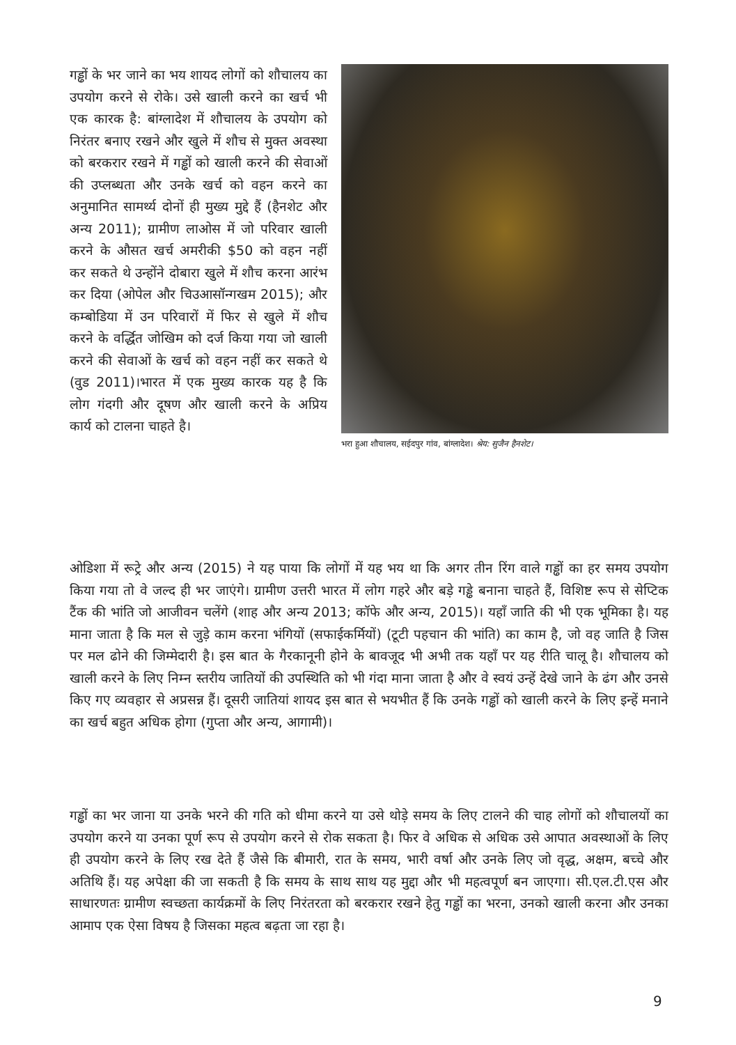गड्ढों के भर जाने का भय शायद लोगों को शौचालय का उपयोग करने से रोके। उसे खाली करने का खर्च भी एक कारक है: बांग्लादेश में शौचालय के उपयोग को निरंतर बनाए रखने और खुले में शौच से मुक्त अवस्था को बरकरार रखने में गड्ढों को खाली करने की सेवाओं की उप्लब्धता और उनके खर्च को वहन करने का अनुमानित सामर्थ्य दोनों ही मुख्य मुद्दे हैं (हैनशेट और अन्य 2011); ग्रामीण लाओस में जो परिवार खाली करने के औसत खर्च अमरीकी $50 को वहन नहीं कर सकते थे उन्होंने दोबारा खुले में शौच करना आरंभ कर दिया (ओपेल और चिउआसॉन्गखम 2015); और कम्बोडिया में उन परिवारों में फिर से खुले में शौच करने के वर्द्धित जोखिम को दर्ज किया गया जो खाली करने की सेवाओं के खर्च को वहन नहीं कर सकते थे (वुड 2011)।भारत में एक मुख्य कारक यह है कि लोग गंदगी और दूषण और खाली करने के अप्रिय कार्य को टालना चाहते है।
भरा हुआ शौचालय, सईदपुर गांव, बांग्लादेश। श्रेय: सुजैन हैनशेट।
ओडिशा में रूट्रे और अन्य (2015) ने यह पाया कि लोगों में यह भय था कि अगर तीन रिंग वाले गड्ढों का हर समय उपयोग किया गया तो वे जल्द ही भर जाएंगे। ग्रामीण उत्तरी भारत में लोग गहरे और बड़े गड्ढे बनाना चाहते हैं, विशिष्ट रूप से सेप्टिक टैंक की भांति जो आजीवन चलेंगे (शाह और अन्य 2013; कॉफे और अन्य, 2015)। यहाँ जाति की भी एक भूमिका है। यह माना जाता है कि मल से जुड़े काम करना भंगियों (सफाईकर्मियों) (टूटी पहचान की भांति) का काम है, जो वह जाति है जिस पर मल ढोने की जिम्मेदारी है। इस बात के गैरकानूनी होने के बावजूद भी अभी तक यहाँ पर यह रीति चालू है। शौचालय को खाली करने के लिए निम्न स्तरीय जातियों की उपस्थिति को भी गंदा माना जाता है और वे स्वयं उन्हें देखे जाने के ढंग और उनसे किए गए व्यवहार से अप्रसन्न हैं। दूसरी जातियां शायद इस बात से भयभीत हैं कि उनके गड्ढों को खाली करने के लिए इन्हें मनाने का खर्च बहुत अधिक होगा (गुप्ता और अन्य, आगामी)।
गड्ढों का भर जाना या उनके भरने की गति को धीमा करने या उसे थोड़े समय के लिए टालने की चाह लोगों को शौचालयों का उपयोग करने या उनका पूर्ण रूप से उपयोग करने से रोक सकता है। फिर वे अधिक से अधिक उसे आपात अवस्थाओं के लिए ही उपयोग करने के लिए रख देते हैं जैसे कि बीमारी, रात के समय, भारी वर्षा और उनके लिए जो वृद्ध, अक्षम, बच्चे और अतिथि हैं। यह अपेक्षा की जा सकती है कि समय के साथ साथ यह मुद्दा और भी महत्वपूर्ण बन जाएगा। सी.एल.टी.एस और साधारणतः ग्रामीण स्वच्छता कार्यक्रमों के लिए निरंतरता को बरकरार रखने हेतु गड्ढों का भरना, उनको खाली करना और उनका आमाप एक ऐसा विषय है जिसका महत्व बढ़ता जा रहा है।
9